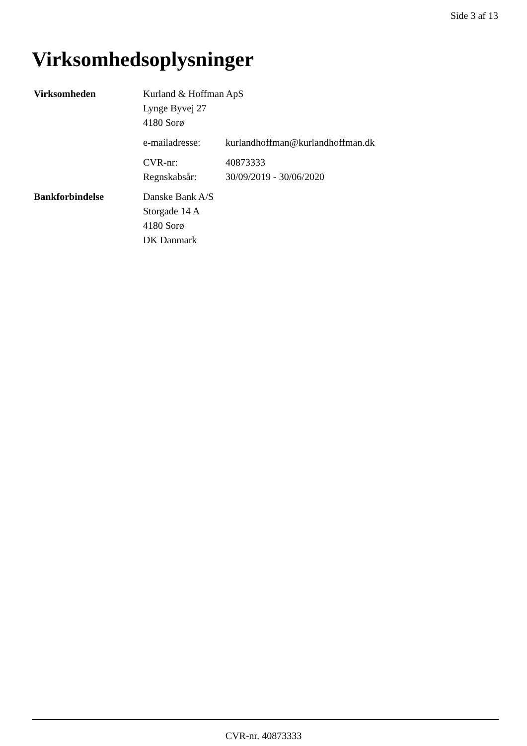Side 3 af 13
Virksomhedsoplysninger
Virksomheden Kurland & Hoffman ApS
Lynge Byvej 27
4180 Sorø
e-mailadresse:
kurlandhoffman@kurlandhoffman.dk
CVR-nr: 40873333
Regnskabsår: 30/09/2019 - 30/06/2020
Bankforbindelse Danske Bank A/S
Storgade 14 A
4180 Sorø
DK Danmark
CVR-nr. 40873333